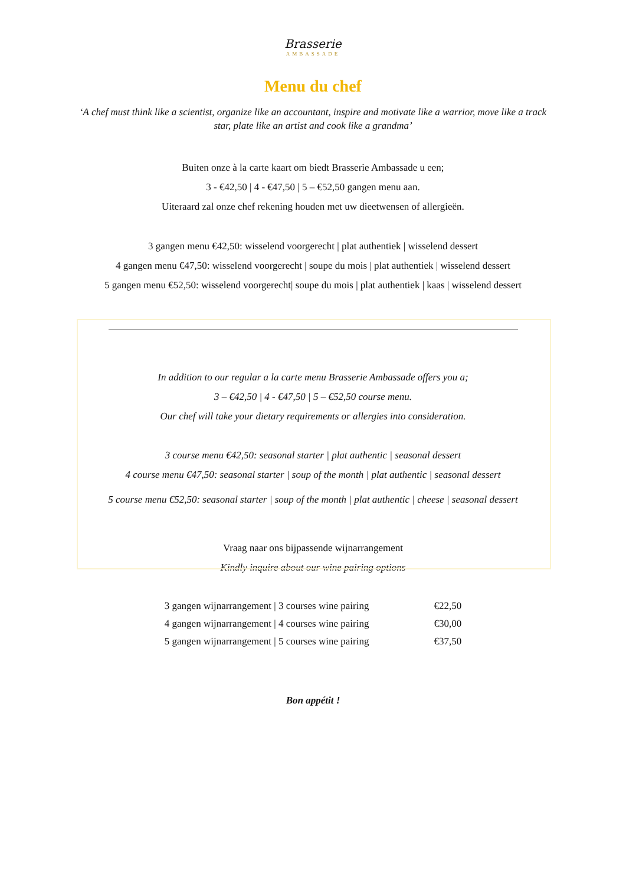Brasserie
AMBASSADE
Menu du chef
‘A chef must think like a scientist, organize like an accountant, inspire and motivate like a warrior, move like a track star, plate like an artist and cook like a grandma’
Buiten onze à la carte kaart om biedt Brasserie Ambassade u een;
3 - €42,50 | 4 - €47,50 | 5 – €52,50 gangen menu aan.
Uiteraard zal onze chef rekening houden met uw dieetwensen of allergieën.
3 gangen menu €42,50: wisselend voorgerecht | plat authentiek | wisselend dessert
4 gangen menu €47,50: wisselend voorgerecht | soupe du mois | plat authentiek | wisselend dessert
5 gangen menu €52,50: wisselend voorgerecht| soupe du mois | plat authentiek | kaas | wisselend dessert
In addition to our regular a la carte menu Brasserie Ambassade offers you a;
3 – €42,50 | 4 - €47,50 | 5 – €52,50 course menu.
Our chef will take your dietary requirements or allergies into consideration.
3 course menu €42,50: seasonal starter | plat authentic | seasonal dessert
4 course menu €47,50: seasonal starter | soup of the month | plat authentic | seasonal dessert
5 course menu €52,50: seasonal starter | soup of the month | plat authentic | cheese | seasonal dessert
Vraag naar ons bijpassende wijnarrangement
Kindly inquire about our wine pairing options
| 3 gangen wijnarrangement / 3 courses wine pairing | €22,50 |
| 4 gangen wijnarrangement / 4 courses wine pairing | €30,00 |
| 5 gangen wijnarrangement / 5 courses wine pairing | €37,50 |
Bon appétit !